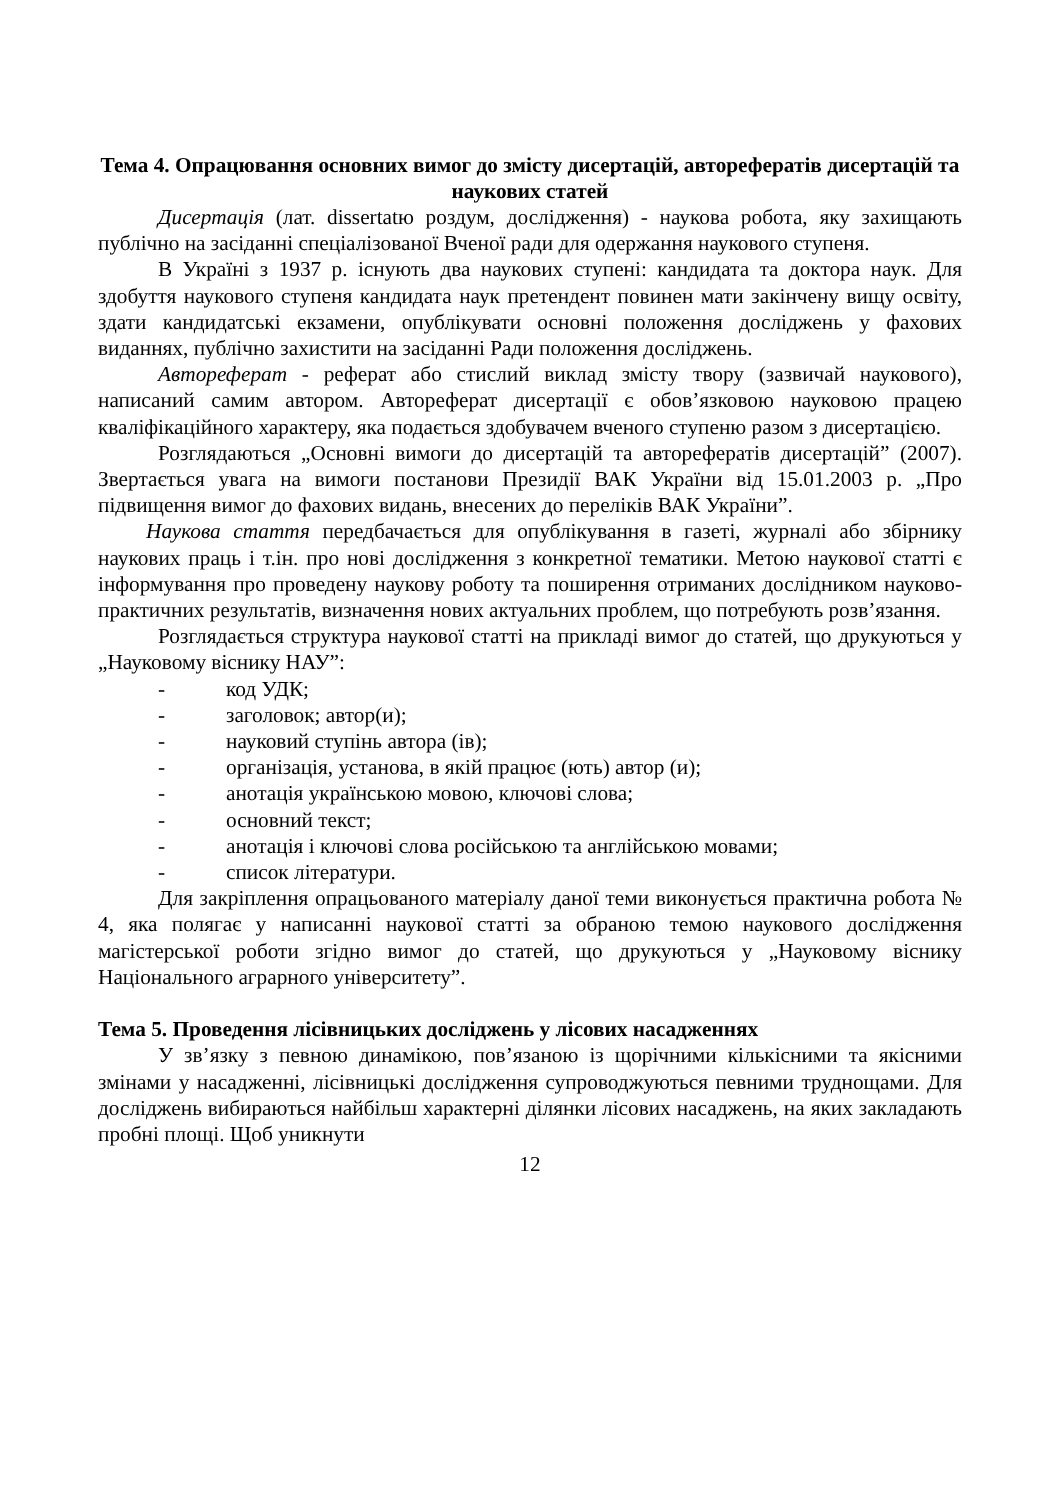Тема 4. Опрацювання основних вимог до змісту дисертацій, авторефератів дисертацій та наукових статей
Дисертація (лат. dissertatю роздум, дослідження) - наукова робота, яку захищають публічно на засіданні спеціалізованої Вченої ради для одержання наукового ступеня.
В Україні з 1937 р. існують два наукових ступені: кандидата та доктора наук. Для здобуття наукового ступеня кандидата наук претендент повинен мати закінчену вищу освіту, здати кандидатські екзамени, опублікувати основні положення досліджень у фахових виданнях, публічно захистити на засіданні Ради положення досліджень.
Автореферат - реферат або стислий виклад змісту твору (зазвичай наукового), написаний самим автором. Автореферат дисертації є обов’язковою науковою працею кваліфікаційного характеру, яка подається здобувачем вченого ступеню разом з дисертацією.
Розглядаються „Основні вимоги до дисертацій та авторефератів дисертацій” (2007). Звертається увага на вимоги постанови Президії ВАК України від 15.01.2003 р. „Про підвищення вимог до фахових видань, внесених до переліків ВАК України”.
Наукова стаття передбачається для опублікування в газеті, журналі або збірнику наукових праць і т.ін. про нові дослідження з конкретної тематики. Метою наукової статті є інформування про проведену наукову роботу та поширення отриманих дослідником науково-практичних результатів, визначення нових актуальних проблем, що потребують розв’язання.
Розглядається структура наукової статті на прикладі вимог до статей, що друкуються у „Науковому віснику НАУ”:
- код УДК;
- заголовок; автор(и);
- науковий ступінь автора (ів);
- організація, установа, в якій працює (ють) автор (и);
- анотація українською мовою, ключові слова;
- основний текст;
- анотація і ключові слова російською та англійською мовами;
- список літератури.
Для закріплення опрацьованого матеріалу даної теми виконується практична робота № 4, яка полягає у написанні наукової статті за обраною темою наукового дослідження магістерської роботи згідно вимог до статей, що друкуються у „Науковому віснику Національного аграрного університету”.
Тема 5. Проведення лісівницьких досліджень у лісових насадженнях
У зв’язку з певною динамікою, пов’язаною із щорічними кількісними та якісними змінами у насадженні, лісівницькі дослідження супроводжуються певними труднощами. Для досліджень вибираються найбільш характерні ділянки лісових насаджень, на яких закладають пробні площі. Щоб уникнути
12